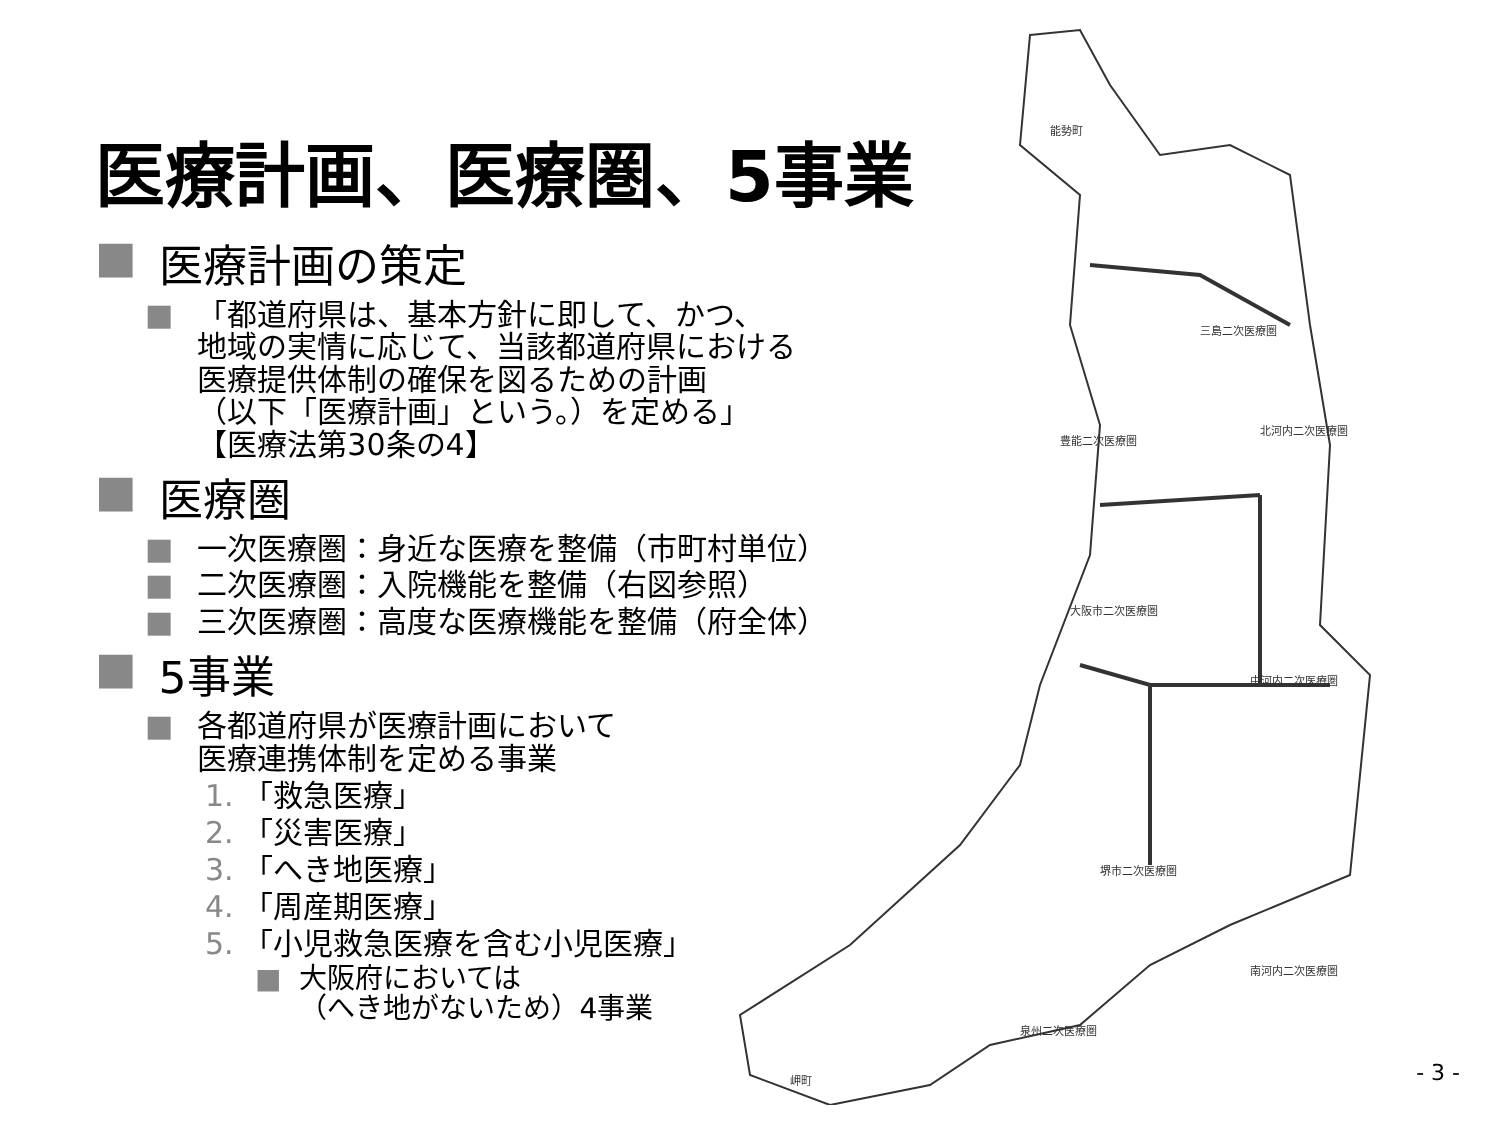能勢町
三島二次医療圏
北河内二次医療圏
豊能二次医療圏
大阪市二次医療圏
中河内二次医療圏
堺市二次医療圏
南河内二次医療圏
泉州二次医療圏
岬町
医療計画、医療圏、5事業
■ 医療計画の策定
■ 「都道府県は、基本方針に即して、かつ、
地域の実情に応じて、当該都道府県における
医療提供体制の確保を図るための計画
（以下「医療計画」という。）を定める」
【医療法第30条の4】
■ 医療圏
■ 一次医療圏：身近な医療を整備（市町村単位）
■ 二次医療圏：入院機能を整備（右図参照）
■ 三次医療圏：高度な医療機能を整備（府全体）
■ 5事業
■ 各都道府県が医療計画において
医療連携体制を定める事業
1. 「救急医療」
2. 「災害医療」
3. 「へき地医療」
4. 「周産期医療」
5. 「小児救急医療を含む小児医療」
■ 大阪府においては
（へき地がないため）4事業
- 3 -